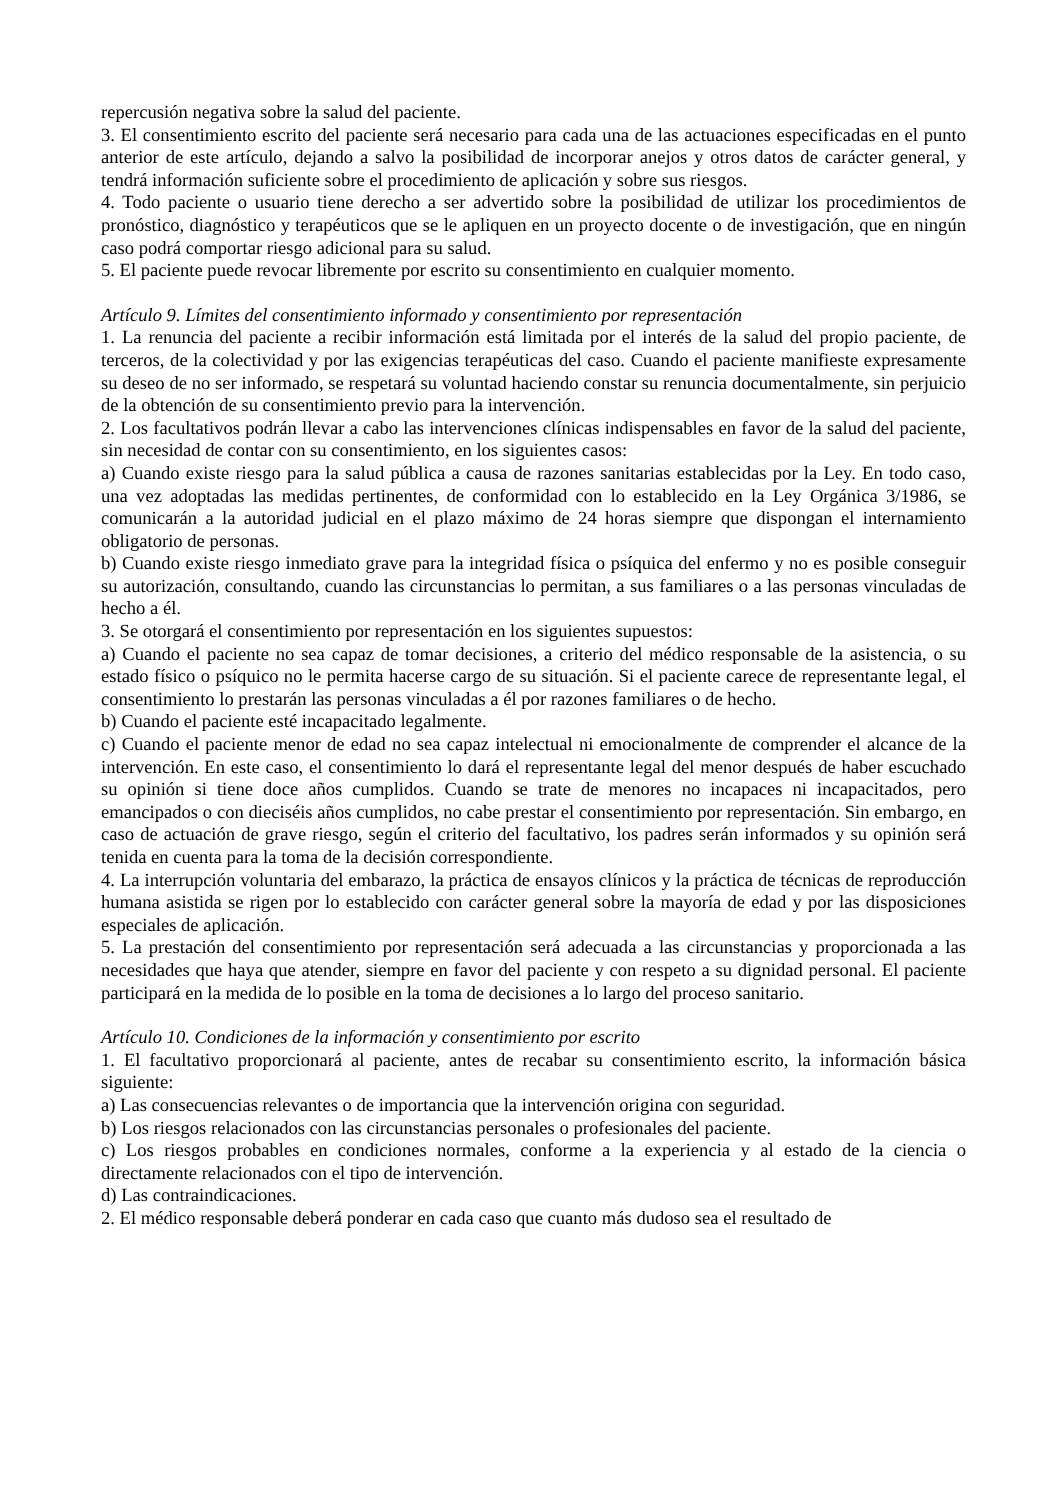repercusión negativa sobre la salud del paciente.
3. El consentimiento escrito del paciente será necesario para cada una de las actuaciones especificadas en el punto anterior de este artículo, dejando a salvo la posibilidad de incorporar anejos y otros datos de carácter general, y tendrá información suficiente sobre el procedimiento de aplicación y sobre sus riesgos.
4. Todo paciente o usuario tiene derecho a ser advertido sobre la posibilidad de utilizar los procedimientos de pronóstico, diagnóstico y terapéuticos que se le apliquen en un proyecto docente o de investigación, que en ningún caso podrá comportar riesgo adicional para su salud.
5. El paciente puede revocar libremente por escrito su consentimiento en cualquier momento.
Artículo 9. Límites del consentimiento informado y consentimiento por representación
1. La renuncia del paciente a recibir información está limitada por el interés de la salud del propio paciente, de terceros, de la colectividad y por las exigencias terapéuticas del caso. Cuando el paciente manifieste expresamente su deseo de no ser informado, se respetará su voluntad haciendo constar su renuncia documentalmente, sin perjuicio de la obtención de su consentimiento previo para la intervención.
2. Los facultativos podrán llevar a cabo las intervenciones clínicas indispensables en favor de la salud del paciente, sin necesidad de contar con su consentimiento, en los siguientes casos:
a) Cuando existe riesgo para la salud pública a causa de razones sanitarias establecidas por la Ley. En todo caso, una vez adoptadas las medidas pertinentes, de conformidad con lo establecido en la Ley Orgánica 3/1986, se comunicarán a la autoridad judicial en el plazo máximo de 24 horas siempre que dispongan el internamiento obligatorio de personas.
b) Cuando existe riesgo inmediato grave para la integridad física o psíquica del enfermo y no es posible conseguir su autorización, consultando, cuando las circunstancias lo permitan, a sus familiares o a las personas vinculadas de hecho a él.
3. Se otorgará el consentimiento por representación en los siguientes supuestos:
a) Cuando el paciente no sea capaz de tomar decisiones, a criterio del médico responsable de la asistencia, o su estado físico o psíquico no le permita hacerse cargo de su situación. Si el paciente carece de representante legal, el consentimiento lo prestarán las personas vinculadas a él por razones familiares o de hecho.
b) Cuando el paciente esté incapacitado legalmente.
c) Cuando el paciente menor de edad no sea capaz intelectual ni emocionalmente de comprender el alcance de la intervención. En este caso, el consentimiento lo dará el representante legal del menor después de haber escuchado su opinión si tiene doce años cumplidos. Cuando se trate de menores no incapaces ni incapacitados, pero emancipados o con dieciséis años cumplidos, no cabe prestar el consentimiento por representación. Sin embargo, en caso de actuación de grave riesgo, según el criterio del facultativo, los padres serán informados y su opinión será tenida en cuenta para la toma de la decisión correspondiente.
4. La interrupción voluntaria del embarazo, la práctica de ensayos clínicos y la práctica de técnicas de reproducción humana asistida se rigen por lo establecido con carácter general sobre la mayoría de edad y por las disposiciones especiales de aplicación.
5. La prestación del consentimiento por representación será adecuada a las circunstancias y proporcionada a las necesidades que haya que atender, siempre en favor del paciente y con respeto a su dignidad personal. El paciente participará en la medida de lo posible en la toma de decisiones a lo largo del proceso sanitario.
Artículo 10. Condiciones de la información y consentimiento por escrito
1. El facultativo proporcionará al paciente, antes de recabar su consentimiento escrito, la información básica siguiente:
a) Las consecuencias relevantes o de importancia que la intervención origina con seguridad.
b) Los riesgos relacionados con las circunstancias personales o profesionales del paciente.
c) Los riesgos probables en condiciones normales, conforme a la experiencia y al estado de la ciencia o directamente relacionados con el tipo de intervención.
d) Las contraindicaciones.
2. El médico responsable deberá ponderar en cada caso que cuanto más dudoso sea el resultado de